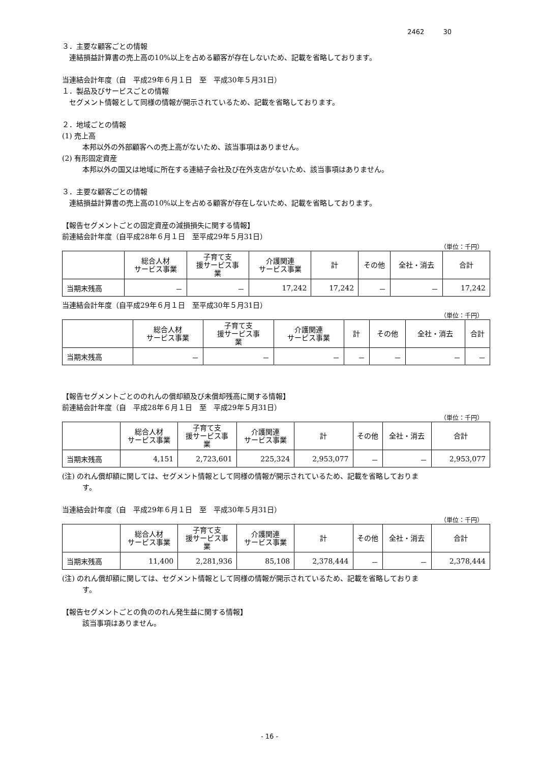2462 30
３．主要な顧客ごとの情報
連結損益計算書の売上高の10%以上を占める顧客が存在しないため、記載を省略しております。
当連結会計年度（自　平成29年６月１日　至　平成30年５月31日）
１．製品及びサービスごとの情報
セグメント情報として同様の情報が開示されているため、記載を省略しております。
２．地域ごとの情報
(1) 売上高
本邦以外の外部顧客への売上高がないため、該当事項はありません。
(2) 有形固定資産
本邦以外の国又は地域に所在する連結子会社及び在外支店がないため、該当事項はありません。
３．主要な顧客ごとの情報
連結損益計算書の売上高の10%以上を占める顧客が存在しないため、記載を省略しております。
【報告セグメントごとの固定資産の減損損失に関する情報】
前連結会計年度（自平成28年６月１日　至平成29年５月31日）
（単位：千円）
| | 総合人材 サービス事業 | 子育て支 援サービス事 業 | 介護関連 サービス事業 | 計 | その他 | 全社・消去 | 合計 |
| --- | --- | --- | --- | --- | --- | --- | --- |
| 当期末残高 | － | － | 17,242 | 17,242 | － | － | 17,242 |
当連結会計年度（自平成29年６月１日　至平成30年５月31日）
（単位：千円）
| | 総合人材 サービス事業 | 子育て支 援サービス事 業 | 介護関連 サービス事業 | 計 | その他 | 全社・消去 | 合計 |
| --- | --- | --- | --- | --- | --- | --- | --- |
| 当期末残高 | － | － | － | － | － | － | － |
【報告セグメントごとののれんの償却額及び未償却残高に関する情報】
前連結会計年度（自　平成28年６月１日　至　平成29年５月31日）
（単位：千円）
| | 総合人材 サービス事業 | 子育て支 援サービス事 業 | 介護関連 サービス事業 | 計 | その他 | 全社・消去 | 合計 |
| --- | --- | --- | --- | --- | --- | --- | --- |
| 当期末残高 | 4,151 | 2,723,601 | 225,324 | 2,953,077 | － | － | 2,953,077 |
(注) のれん償却額に関しては、セグメント情報として同様の情報が開示されているため、記載を省略しておりま
す。
当連結会計年度（自　平成29年６月１日　至　平成30年５月31日）
（単位：千円）
| | 総合人材 サービス事業 | 子育て支 援サービス事 業 | 介護関連 サービス事業 | 計 | その他 | 全社・消去 | 合計 |
| --- | --- | --- | --- | --- | --- | --- | --- |
| 当期末残高 | 11,400 | 2,281,936 | 85,108 | 2,378,444 | － | － | 2,378,444 |
(注) のれん償却額に関しては、セグメント情報として同様の情報が開示されているため、記載を省略しておりま
す。
【報告セグメントごとの負ののれん発生益に関する情報】
該当事項はありません。
- 16 -